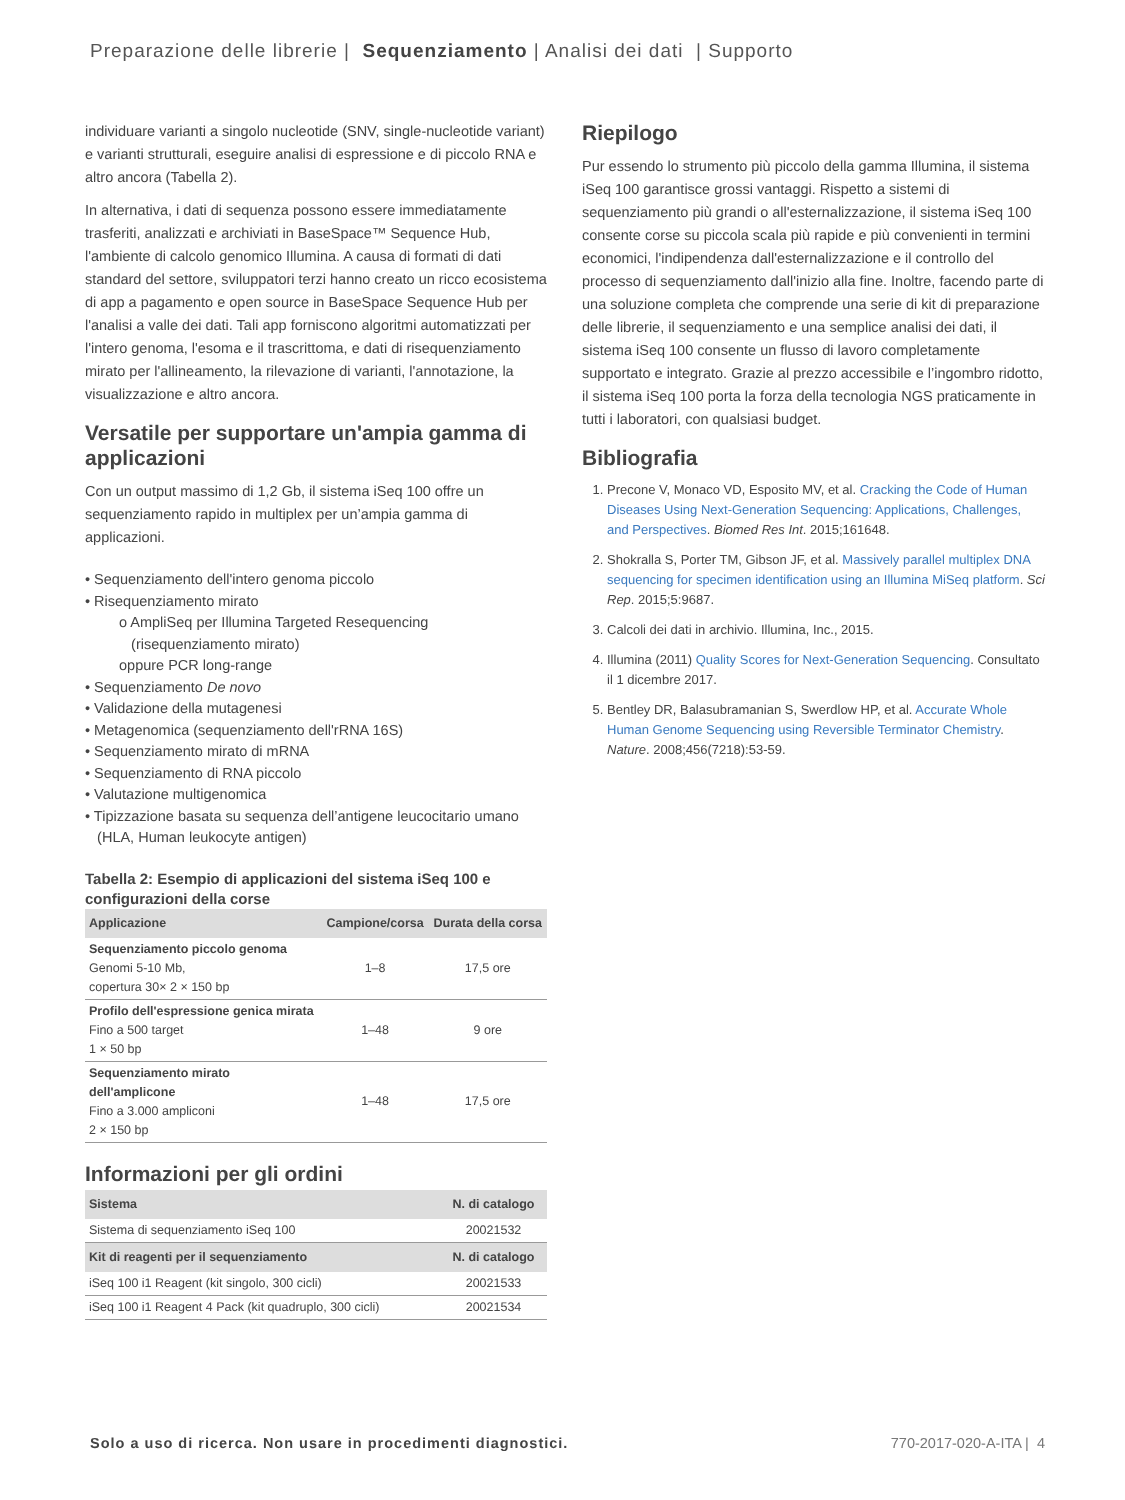Preparazione delle librerie | Sequenziamento | Analisi dei dati | Supporto
individuare varianti a singolo nucleotide (SNV, single-nucleotide variant) e varianti strutturali, eseguire analisi di espressione e di piccolo RNA e altro ancora (Tabella 2).
In alternativa, i dati di sequenza possono essere immediatamente trasferiti, analizzati e archiviati in BaseSpace™ Sequence Hub, l'ambiente di calcolo genomico Illumina. A causa di formati di dati standard del settore, sviluppatori terzi hanno creato un ricco ecosistema di app a pagamento e open source in BaseSpace Sequence Hub per l'analisi a valle dei dati. Tali app forniscono algoritmi automatizzati per l'intero genoma, l'esoma e il trascrittoma, e dati di risequenziamento mirato per l'allineamento, la rilevazione di varianti, l'annotazione, la visualizzazione e altro ancora.
Versatile per supportare un'ampia gamma di applicazioni
Con un output massimo di 1,2 Gb, il sistema iSeq 100 offre un sequenziamento rapido in multiplex per un’ampia gamma di applicazioni.
• Sequenziamento dell'intero genoma piccolo
• Risequenziamento mirato
o AmpliSeq per Illumina Targeted Resequencing
(risequenziamento mirato)
oppure PCR long-range
• Sequenziamento De novo
• Validazione della mutagenesi
• Metagenomica (sequenziamento dell'rRNA 16S)
• Sequenziamento mirato di mRNA
• Sequenziamento di RNA piccolo
• Valutazione multigenomica
• Tipizzazione basata su sequenza dell’antigene leucocitario umano
(HLA, Human leukocyte antigen)
Tabella 2: Esempio di applicazioni del sistema iSeq 100 e configurazioni della corse
| Applicazione | Campione/corsa | Durata della corsa |
| --- | --- | --- |
| Sequenziamento piccolo genoma Genomi 5-10 Mb, copertura 30× 2 × 150 bp | 1–8 | 17,5 ore |
| Profilo dell'espressione genica mirata Fino a 500 target 1 × 50 bp | 1–48 | 9 ore |
| Sequenziamento mirato dell'amplicone Fino a 3.000 ampliconi 2 × 150 bp | 1–48 | 17,5 ore |
Informazioni per gli ordini
| Sistema | N. di catalogo |
| --- | --- |
| Sistema di sequenziamento iSeq 100 | 20021532 |
| Kit di reagenti per il sequenziamento | N. di catalogo |
| iSeq 100 i1 Reagent (kit singolo, 300 cicli) | 20021533 |
| iSeq 100 i1 Reagent 4 Pack (kit quadruplo, 300 cicli) | 20021534 |
Riepilogo
Pur essendo lo strumento più piccolo della gamma Illumina, il sistema iSeq 100 garantisce grossi vantaggi. Rispetto a sistemi di sequenziamento più grandi o all'esternalizzazione, il sistema iSeq 100 consente corse su piccola scala più rapide e più convenienti in termini economici, l'indipendenza dall'esternalizzazione e il controllo del processo di sequenziamento dall'inizio alla fine. Inoltre, facendo parte di una soluzione completa che comprende una serie di kit di preparazione delle librerie, il sequenziamento e una semplice analisi dei dati, il sistema iSeq 100 consente un flusso di lavoro completamente supportato e integrato. Grazie al prezzo accessibile e l’ingombro ridotto, il sistema iSeq 100 porta la forza della tecnologia NGS praticamente in tutti i laboratori, con qualsiasi budget.
Bibliografia
1. Precone V, Monaco VD, Esposito MV, et al. Cracking the Code of Human Diseases Using Next-Generation Sequencing: Applications, Challenges, and Perspectives. Biomed Res Int. 2015;161648.
2. Shokralla S, Porter TM, Gibson JF, et al. Massively parallel multiplex DNA sequencing for specimen identification using an Illumina MiSeq platform. Sci Rep. 2015;5:9687.
3. Calcoli dei dati in archivio. Illumina, Inc., 2015.
4. Illumina (2011) Quality Scores for Next-Generation Sequencing. Consultato il 1 dicembre 2017.
5. Bentley DR, Balasubramanian S, Swerdlow HP, et al. Accurate Whole Human Genome Sequencing using Reversible Terminator Chemistry. Nature. 2008;456(7218):53-59.
Solo a uso di ricerca. Non usare in procedimenti diagnostici. 770-2017-020-A-ITA | 4